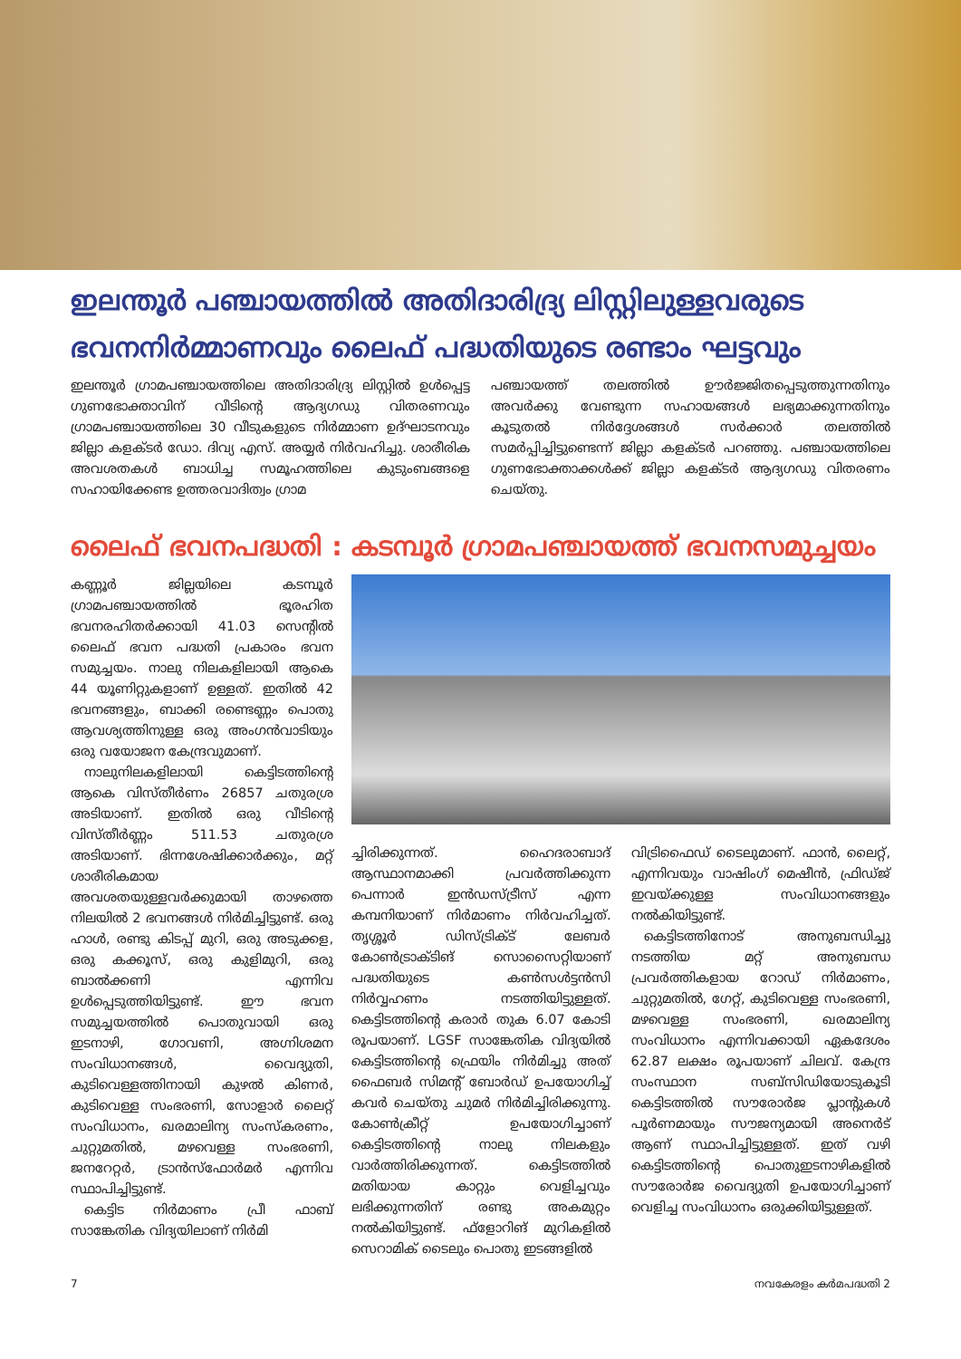ഇലന്തൂർ പഞ്ചായത്തിൽ അതിദാരിദ്ര്യ ലിസ്റ്റിലുള്ളവരുടെ ഭവനനിർമ്മാണവും ലൈഫ് പദ്ധതിയുടെ രണ്ടാം ഘട്ടവും
ഇലന്തൂർ ഗ്രാമപഞ്ചായത്തിലെ അതിദാരിദ്ര്യ ലിസ്റ്റിൽ ഉൾപ്പെട്ട ഗുണഭോക്താവിന് വീടിന്റെ ആദ്യഗഡു വിതരണവും ഗ്രാമപഞ്ചായത്തിലെ 30 വീടുകളുടെ നിർമ്മാണ ഉദ്ഘാടനവും ജില്ലാ കളക്ടർ ഡോ. ദിവ്യ എസ്. അയ്യർ നിർവഹിച്ചു. ശാരീരിക അവശതകൾ ബാധിച്ച സമൂഹത്തിലെ കുടുംബങ്ങളെ സഹായിക്കേണ്ട ഉത്തരവാദിത്വം ഗ്രാമ
പഞ്ചായത്ത് തലത്തിൽ ഊർജ്ജിതപ്പെടുത്തുന്നതിനും അവർക്കു വേണ്ടുന്ന സഹായങ്ങൾ ലഭ്യമാക്കുന്നതിനും കൂടുതൽ നിർദ്ദേശങ്ങൾ സർക്കാർ തലത്തിൽ സമർപ്പിച്ചിട്ടുണ്ടെന്ന് ജില്ലാ കളക്ടർ പറഞ്ഞു. പഞ്ചായത്തിലെ ഗുണഭോക്താക്കൾക്ക് ജില്ലാ കളക്ടർ ആദ്യഗഡു വിതരണം ചെയ്തു.
ലൈഫ് ഭവനപദ്ധതി : കടമ്പൂർ ഗ്രാമപഞ്ചായത്ത് ഭവനസമുച്ചയം
കണ്ണൂർ ജില്ലയിലെ കടമ്പൂർ ഗ്രാമപഞ്ചായത്തിൽ ഭൂരഹിത ഭവനരഹിതർക്കായി 41.03 സെന്റിൽ ലൈഫ് ഭവന പദ്ധതി പ്രകാരം ഭവന സമുച്ചയം. നാലു നിലകളിലായി ആകെ 44 യൂണിറ്റുകളാണ് ഉള്ളത്. ഇതിൽ 42 ഭവനങ്ങളും, ബാക്കി രണ്ടെണ്ണം പൊതു ആവശ്യത്തിനുള്ള ഒരു അംഗൻവാടിയും ഒരു വയോജന കേന്ദ്രവുമാണ്.
 നാലുനിലകളിലായി കെട്ടിടത്തിന്റെ ആകെ വിസ്തീർണം 26857 ചതുരശ്ര അടിയാണ്. ഇതിൽ ഒരു വീടിന്റെ വിസ്തീർണ്ണം 511.53 ചതുരശ്ര അടിയാണ്. ഭിന്നശേഷിക്കാർക്കും, മറ്റ് ശാരീരികമായ അവശതയുള്ളവർക്കുമായി താഴത്തെ നിലയിൽ 2 ഭവനങ്ങൾ നിർമിച്ചിട്ടുണ്ട്. ഒരു ഹാൾ, രണ്ടു കിടപ്പ് മുറി, ഒരു അടുക്കള, ഒരു കക്കൂസ്, ഒരു കുളിമുറി, ഒരു ബാൽക്കണി എന്നിവ ഉൾപ്പെടുത്തിയിട്ടുണ്ട്. ഈ ഭവന സമുച്ചയത്തിൽ പൊതുവായി ഒരു ഇടനാഴി, ഗോവണി, അഗ്നിശമന സംവിധാനങ്ങൾ, വൈദ്യുതി, കുടിവെള്ളത്തിനായി കുഴൽ കിണർ, കുടിവെള്ള സംഭരണി, സോളാർ ലൈറ്റ് സംവിധാനം, ഖരമാലിന്യ സംസ്കരണം, ചുറ്റുമതിൽ, മഴവെള്ള സംഭരണി, ജനറേറ്റർ, ട്രാൻസ്ഫോർമർ എന്നിവ സ്ഥാപിച്ചിട്ടുണ്ട്.
 കെട്ടിട നിർമാണം പ്രീ ഫാബ് സാങ്കേതിക വിദ്യയിലാണ് നിർമി
ച്ചിരിക്കുന്നത്. ഹൈദരാബാദ് ആസ്ഥാനമാക്കി പ്രവർത്തിക്കുന്ന പെന്നാർ ഇൻഡസ്ട്രീസ് എന്ന കമ്പനിയാണ് നിർമാണം നിർവഹിച്ചത്. തൃശ്ശൂർ ഡിസ്ട്രിക്ട് ലേബർ കോൺട്രാക്ടിങ് സൊസൈറ്റിയാണ് പദ്ധതിയുടെ കൺസൾട്ടൻസി നിർവ്വഹണം നടത്തിയിട്ടുള്ളത്. കെട്ടിടത്തിന്റെ കരാർ തുക 6.07 കോടി രൂപയാണ്. LGSF സാങ്കേതിക വിദ്യയിൽ കെട്ടിടത്തിന്റെ ഫ്രെയിം നിർമിച്ചു അത് ഫൈബർ സിമന്റ് ബോർഡ് ഉപയോഗിച്ച് കവർ ചെയ്തു ചുമർ നിർമിച്ചിരിക്കുന്നു. കോൺക്രീറ്റ് ഉപയോഗിച്ചാണ് കെട്ടിടത്തിന്റെ നാലു നിലകളും വാർത്തിരിക്കുന്നത്. കെട്ടിടത്തിൽ മതിയായ കാറ്റും വെളിച്ചവും ലഭിക്കുന്നതിന് രണ്ടു അകമുറ്റം നൽകിയിട്ടുണ്ട്. ഫ്ളോറിങ് മുറികളിൽ സെറാമിക് ടൈലും പൊതു ഇടങ്ങളിൽ
വിട്രിഫൈഡ് ടൈലുമാണ്. ഫാൻ, ലൈറ്റ്, എന്നിവയും വാഷിംഗ് മെഷീൻ, ഫ്രിഡ്ജ് ഇവയ്ക്കുള്ള സംവിധാനങ്ങളും നൽകിയിട്ടുണ്ട്.
 കെട്ടിടത്തിനോട് അനുബന്ധിച്ചു നടത്തിയ മറ്റ് അനുബന്ധ പ്രവർത്തികളായ റോഡ് നിർമാണം, ചുറ്റുമതിൽ, ഗേറ്റ്, കുടിവെള്ള സംഭരണി, മഴവെള്ള സംഭരണി, ഖരമാലിന്യ സംവിധാനം എന്നിവക്കായി ഏകദേശം 62.87 ലക്ഷം രൂപയാണ് ചിലവ്. കേന്ദ്ര സംസ്ഥാന സബ്സിഡിയോടുകൂടി കെട്ടിടത്തിൽ സൗരോർജ പ്ലാന്റുകൾ പൂർണമായും സൗജന്യമായി അനെർട് ആണ് സ്ഥാപിച്ചിട്ടുള്ളത്. ഇത് വഴി കെട്ടിടത്തിന്റെ പൊതുഇടനാഴികളിൽ സൗരോർജ വൈദ്യുതി ഉപയോഗിച്ചാണ് വെളിച്ച സംവിധാനം ഒരുക്കിയിട്ടുള്ളത്.
7 നവകേരളം കർമപദ്ധതി 2